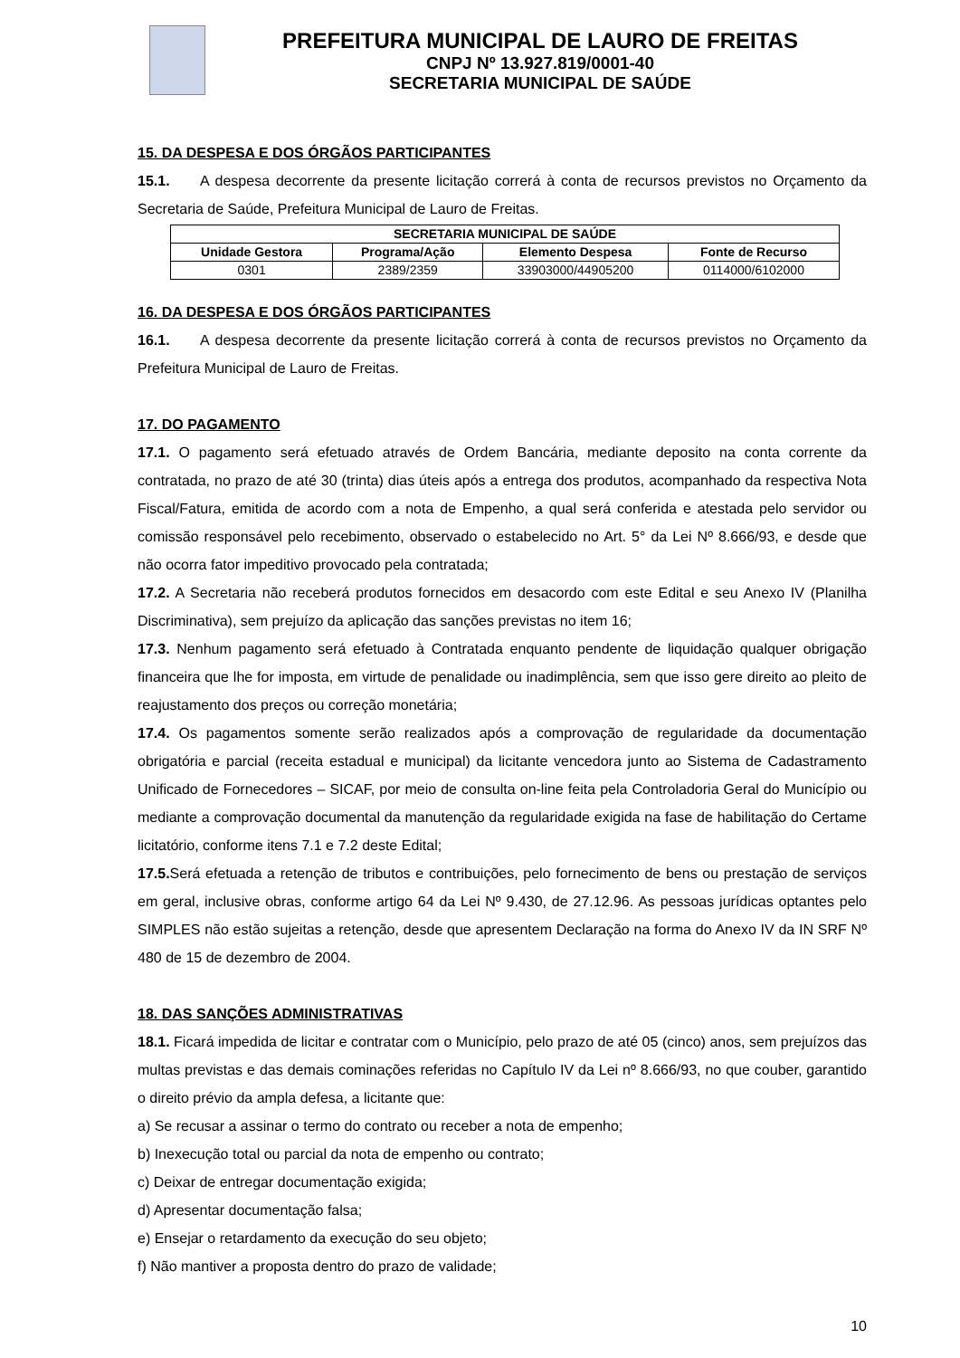PREFEITURA MUNICIPAL DE LAURO DE FREITAS
CNPJ Nº 13.927.819/0001-40
SECRETARIA MUNICIPAL DE SAÚDE
15. DA DESPESA E DOS ÓRGÃOS PARTICIPANTES
15.1. A despesa decorrente da presente licitação correrá à conta de recursos previstos no Orçamento da Secretaria de Saúde, Prefeitura Municipal de Lauro de Freitas.
| SECRETARIA MUNICIPAL DE SAÚDE | | | |
| --- | --- | --- | --- |
| Unidade Gestora | Programa/Ação | Elemento Despesa | Fonte de Recurso |
| 0301 | 2389/2359 | 33903000/44905200 | 0114000/6102000 |
16. DA DESPESA E DOS ÓRGÃOS PARTICIPANTES
16.1. A despesa decorrente da presente licitação correrá à conta de recursos previstos no Orçamento da Prefeitura Municipal de Lauro de Freitas.
17. DO PAGAMENTO
17.1. O pagamento será efetuado através de Ordem Bancária, mediante deposito na conta corrente da contratada, no prazo de até 30 (trinta) dias úteis após a entrega dos produtos, acompanhado da respectiva Nota Fiscal/Fatura, emitida de acordo com a nota de Empenho, a qual será conferida e atestada pelo servidor ou comissão responsável pelo recebimento, observado o estabelecido no Art. 5° da Lei Nº 8.666/93, e desde que não ocorra fator impeditivo provocado pela contratada;
17.2. A Secretaria não receberá produtos fornecidos em desacordo com este Edital e seu Anexo IV (Planilha Discriminativa), sem prejuízo da aplicação das sanções previstas no item 16;
17.3. Nenhum pagamento será efetuado à Contratada enquanto pendente de liquidação qualquer obrigação financeira que lhe for imposta, em virtude de penalidade ou inadimplência, sem que isso gere direito ao pleito de reajustamento dos preços ou correção monetária;
17.4. Os pagamentos somente serão realizados após a comprovação de regularidade da documentação obrigatória e parcial (receita estadual e municipal) da licitante vencedora junto ao Sistema de Cadastramento Unificado de Fornecedores – SICAF, por meio de consulta on-line feita pela Controladoria Geral do Município ou mediante a comprovação documental da manutenção da regularidade exigida na fase de habilitação do Certame licitatório, conforme itens 7.1 e 7.2 deste Edital;
17.5. Será efetuada a retenção de tributos e contribuições, pelo fornecimento de bens ou prestação de serviços em geral, inclusive obras, conforme artigo 64 da Lei Nº 9.430, de 27.12.96. As pessoas jurídicas optantes pelo SIMPLES não estão sujeitas a retenção, desde que apresentem Declaração na forma do Anexo IV da IN SRF Nº 480 de 15 de dezembro de 2004.
18. DAS SANÇÕES ADMINISTRATIVAS
18.1. Ficará impedida de licitar e contratar com o Município, pelo prazo de até 05 (cinco) anos, sem prejuízos das multas previstas e das demais cominações referidas no Capítulo IV da Lei nº 8.666/93, no que couber, garantido o direito prévio da ampla defesa, a licitante que:
a) Se recusar a assinar o termo do contrato ou receber a nota de empenho;
b) Inexecução total ou parcial da nota de empenho ou contrato;
c) Deixar de entregar documentação exigida;
d) Apresentar documentação falsa;
e) Ensejar o retardamento da execução do seu objeto;
f) Não mantiver a proposta dentro do prazo de validade;
10